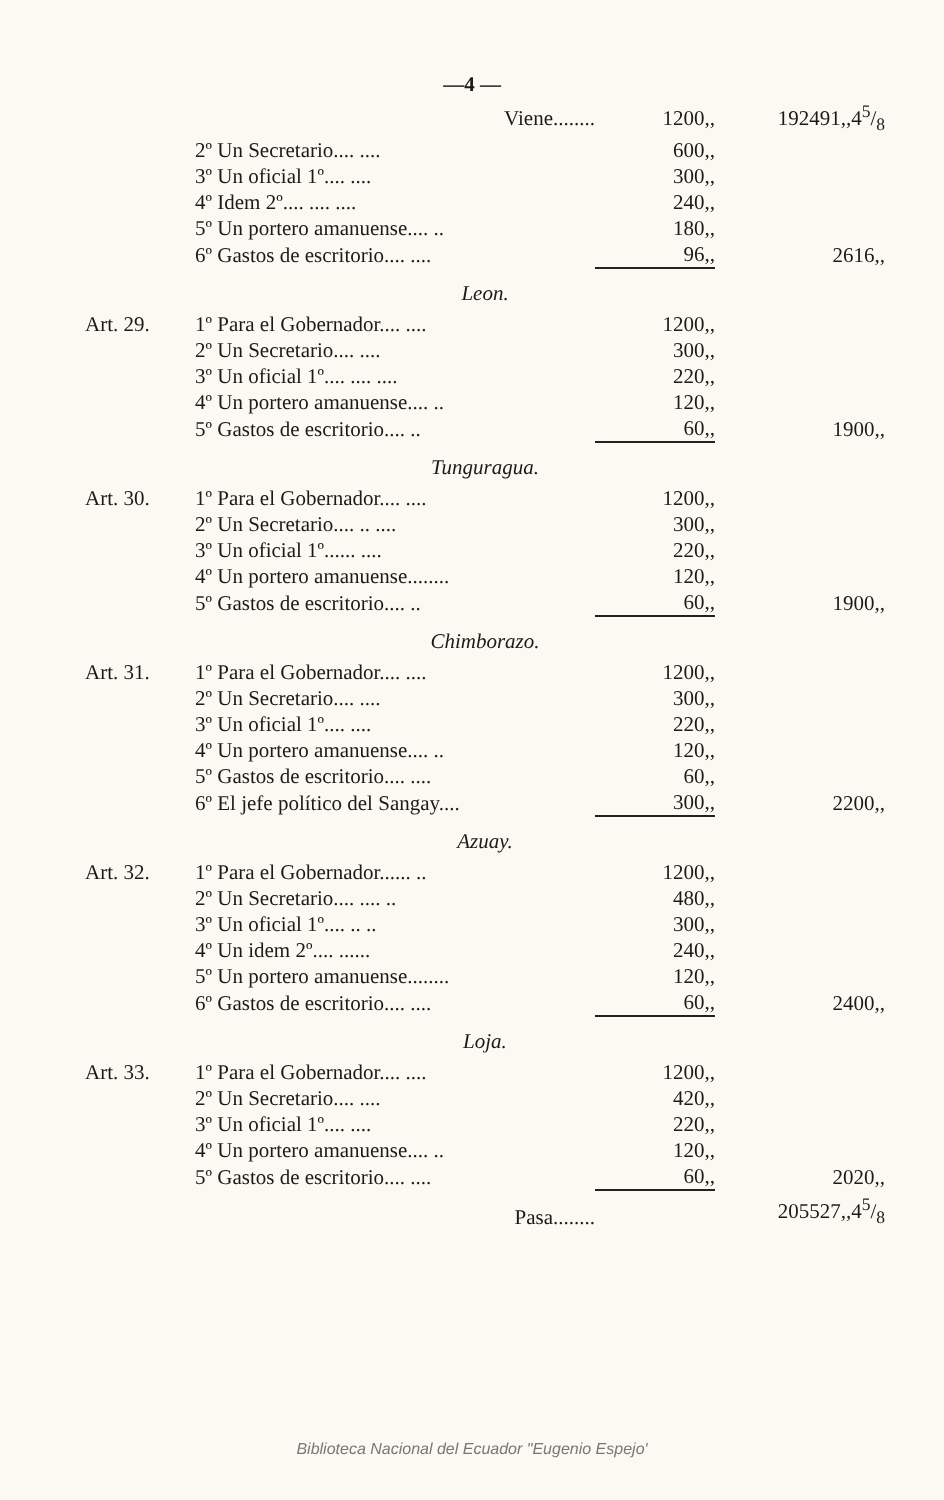—4 —
| | Viene........ | 1200,, | 192491,,45/8 |
| | 2º Un Secretario.... .... | 600,, | |
| | 3º Un oficial 1º.... .... | 300,, | |
| | 4º Idem 2º.... .... .... | 240,, | |
| | 5º Un portero amanuense.... .. | 180,, | |
| | 6º Gastos de escritorio.... .... | 96,, | 2616,, |
| Leon. | | | |
| Art. 29. | 1º Para el Gobernador.... .... | 1200,, | |
| | 2º Un Secretario.... .... | 300,, | |
| | 3º Un oficial 1º.... .... .... | 220,, | |
| | 4º Un portero amanuense.... .. | 120,, | |
| | 5º Gastos de escritorio.... .. | 60,, | 1900,, |
| Tunguragua. | | | |
| Art. 30. | 1º Para el Gobernador.... .... | 1200,, | |
| | 2º Un Secretario.... .. .... | 300,, | |
| | 3º Un oficial 1º...... .... | 220,, | |
| | 4º Un portero amanuense........ | 120,, | |
| | 5º Gastos de escritorio.... .. | 60,, | 1900,, |
| Chimborazo. | | | |
| Art. 31. | 1º Para el Gobernador.... .... | 1200,, | |
| | 2º Un Secretario.... .... | 300,, | |
| | 3º Un oficial 1º.... .... | 220,, | |
| | 4º Un portero amanuense.... .. | 120,, | |
| | 5º Gastos de escritorio.... .... | 60,, | |
| | 6º El jefe político del Sangay.... | 300,, | 2200,, |
| Azuay. | | | |
| Art. 32. | 1º Para el Gobernador...... .. | 1200,, | |
| | 2º Un Secretario.... .... .. | 480,, | |
| | 3º Un oficial 1º.... .. .. | 300,, | |
| | 4º Un idem 2º.... ...... | 240,, | |
| | 5º Un portero amanuense........ | 120,, | |
| | 6º Gastos de escritorio.... .... | 60,, | 2400,, |
| Loja. | | | |
| Art. 33. | 1º Para el Gobernador.... .... | 1200,, | |
| | 2º Un Secretario.... .... | 420,, | |
| | 3º Un oficial 1º.... .... | 220,, | |
| | 4º Un portero amanuense.... .. | 120,, | |
| | 5º Gastos de escritorio.... .... | 60,, | 2020,, |
| | Pasa........ | | 205527,,45/8 |
Biblioteca Nacional del Ecuador "Eugenio Espejo'